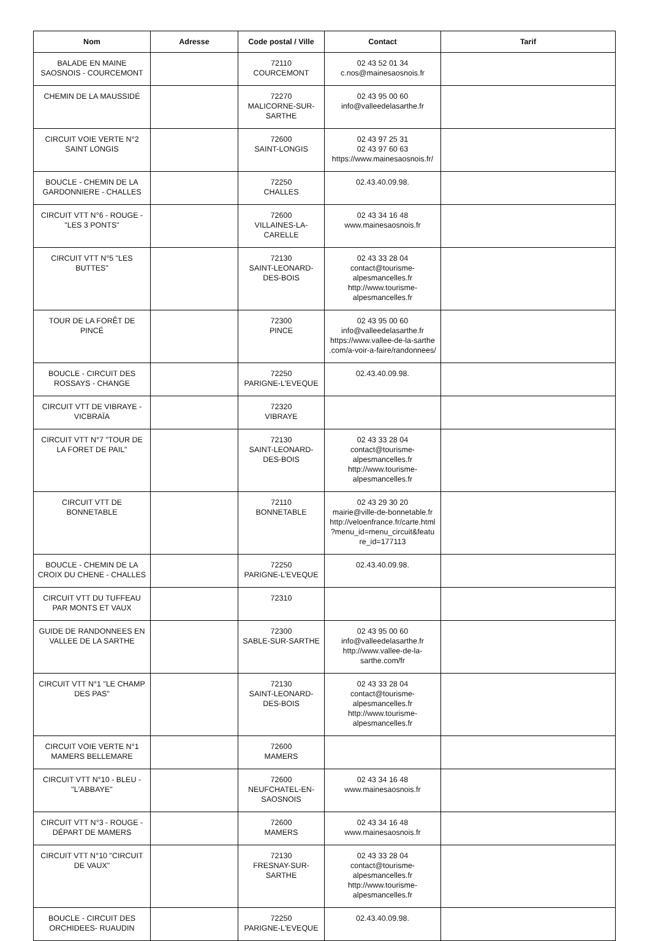| Nom | Adresse | Code postal / Ville | Contact | Tarif |
| --- | --- | --- | --- | --- |
| BALADE EN MAINE SAOSNOIS - COURCEMONT | | 72110 COURCEMONT | 02 43 52 01 34 c.nos@mainesaosnois.fr | |
| CHEMIN DE LA MAUSSIDÉ | | 72270 MALICORNE-SUR-SARTHE | 02 43 95 00 60 info@valleedelasarthe.fr | |
| CIRCUIT VOIE VERTE N°2 SAINT LONGIS | | 72600 SAINT-LONGIS | 02 43 97 25 31 02 43 97 60 63 https://www.mainesaosnois.fr/ | |
| BOUCLE - CHEMIN DE LA GARDONNIERE - CHALLES | | 72250 CHALLES | 02.43.40.09.98. | |
| CIRCUIT VTT N°6 - ROUGE - "LES 3 PONTS" | | 72600 VILLAINES-LA-CARELLE | 02 43 34 16 48 www.mainesaosnois.fr | |
| CIRCUIT VTT N°5 "LES BUTTES" | | 72130 SAINT-LEONARD-DES-BOIS | 02 43 33 28 04 contact@tourisme-alpesmancelles.fr http://www.tourisme-alpesmancelles.fr | |
| TOUR DE LA FORÊT DE PINCÉ | | 72300 PINCE | 02 43 95 00 60 info@valleedelasarthe.fr https://www.vallee-de-la-sarthe .com/a-voir-a-faire/randonnees/ | |
| BOUCLE - CIRCUIT DES ROSSAYS - CHANGE | | 72250 PARIGNE-L'EVEQUE | 02.43.40.09.98. | |
| CIRCUIT VTT DE VIBRAYE - VICBRAÏA | | 72320 VIBRAYE | | |
| CIRCUIT VTT N°7 "TOUR DE LA FORET DE PAIL" | | 72130 SAINT-LEONARD-DES-BOIS | 02 43 33 28 04 contact@tourisme-alpesmancelles.fr http://www.tourisme-alpesmancelles.fr | |
| CIRCUIT VTT DE BONNETABLE | | 72110 BONNETABLE | 02 43 29 30 20 mairie@ville-de-bonnetable.fr http://veloenfrance.fr/carte.html ?menu_id=menu_circuit&featu re_id=177113 | |
| BOUCLE - CHEMIN DE LA CROIX DU CHENE - CHALLES | | 72250 PARIGNE-L'EVEQUE | 02.43.40.09.98. | |
| CIRCUIT VTT DU TUFFEAU PAR MONTS ET VAUX | | 72310 | | |
| GUIDE DE RANDONNEES EN VALLEE DE LA SARTHE | | 72300 SABLE-SUR-SARTHE | 02 43 95 00 60 info@valleedelasarthe.fr http://www.vallee-de-la-sarthe.com/fr | |
| CIRCUIT VTT N°1 "LE CHAMP DES PAS" | | 72130 SAINT-LEONARD-DES-BOIS | 02 43 33 28 04 contact@tourisme-alpesmancelles.fr http://www.tourisme-alpesmancelles.fr | |
| CIRCUIT VOIE VERTE N°1 MAMERS BELLEMARE | | 72600 MAMERS | | |
| CIRCUIT VTT N°10 - BLEU - "L'ABBAYE" | | 72600 NEUFCHATEL-EN-SAOSNOIS | 02 43 34 16 48 www.mainesaosnois.fr | |
| CIRCUIT VTT N°3 - ROUGE - DÉPART DE MAMERS | | 72600 MAMERS | 02 43 34 16 48 www.mainesaosnois.fr | |
| CIRCUIT VTT N°10 "CIRCUIT DE VAUX" | | 72130 FRESNAY-SUR-SARTHE | 02 43 33 28 04 contact@tourisme-alpesmancelles.fr http://www.tourisme-alpesmancelles.fr | |
| BOUCLE - CIRCUIT DES ORCHIDEES- RUAUDIN | | 72250 PARIGNE-L'EVEQUE | 02.43.40.09.98. | |